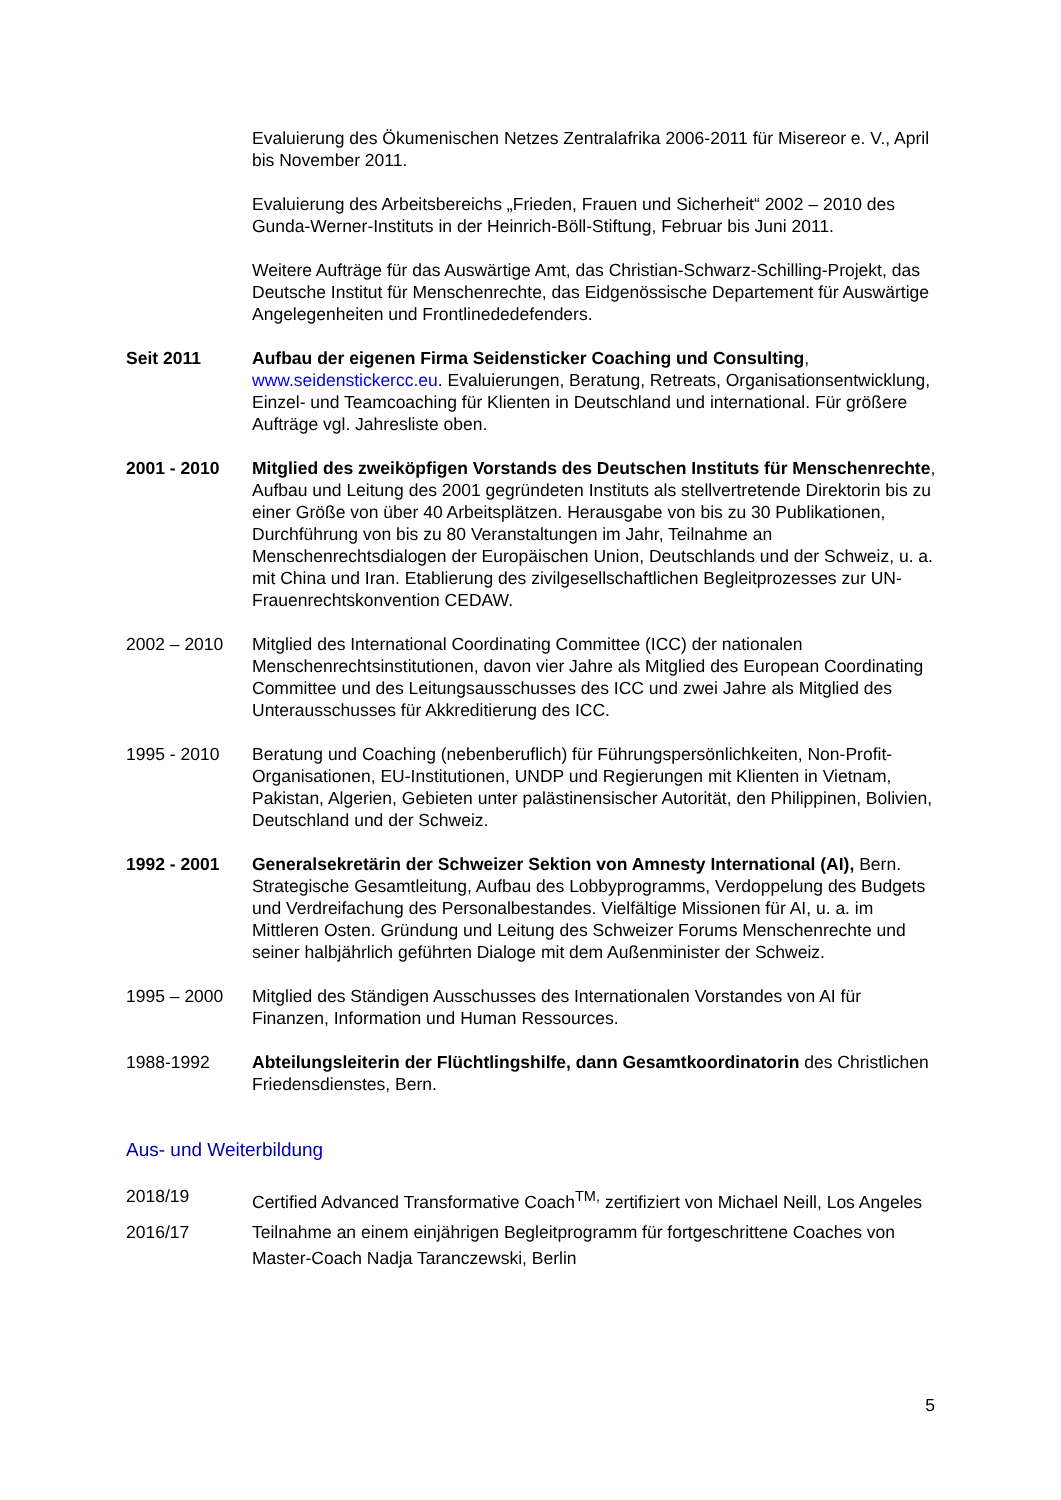Evaluierung des Ökumenischen Netzes Zentralafrika 2006-2011 für Misereor e. V., April bis November 2011.
Evaluierung des Arbeitsbereichs „Frieden, Frauen und Sicherheit“ 2002 – 2010 des Gunda-Werner-Instituts in der Heinrich-Böll-Stiftung, Februar bis Juni 2011.
Weitere Aufträge für das Auswärtige Amt, das Christian-Schwarz-Schilling-Projekt, das Deutsche Institut für Menschenrechte, das Eidgenössische Departement für Auswärtige Angelegenheiten und Frontlinededefenders.
Seit 2011 Aufbau der eigenen Firma Seidensticker Coaching und Consulting, www.seidenstickercc.eu. Evaluierungen, Beratung, Retreats, Organisationsentwicklung, Einzel- und Teamcoaching für Klienten in Deutschland und international. Für größere Aufträge vgl. Jahresliste oben.
2001 - 2010 Mitglied des zweiköpfigen Vorstands des Deutschen Instituts für Menschenrechte, Aufbau und Leitung des 2001 gegründeten Instituts als stellvertretende Direktorin bis zu einer Größe von über 40 Arbeitsplätzen. Herausgabe von bis zu 30 Publikationen, Durchführung von bis zu 80 Veranstaltungen im Jahr, Teilnahme an Menschenrechtsdialogen der Europäischen Union, Deutschlands und der Schweiz, u. a. mit China und Iran. Etablierung des zivilgesellschaftlichen Begleitprozesses zur UN-Frauenrechtskonvention CEDAW.
2002 – 2010 Mitglied des International Coordinating Committee (ICC) der nationalen Menschenrechtsinstitutionen, davon vier Jahre als Mitglied des European Coordinating Committee und des Leitungsausschusses des ICC und zwei Jahre als Mitglied des Unterausschusses für Akkreditierung des ICC.
1995 - 2010 Beratung und Coaching (nebenberuflich) für Führungspersönlichkeiten, Non-Profit-Organisationen, EU-Institutionen, UNDP und Regierungen mit Klienten in Vietnam, Pakistan, Algerien, Gebieten unter palästinensischer Autorität, den Philippinen, Bolivien, Deutschland und der Schweiz.
1992 - 2001 Generalsekretärin der Schweizer Sektion von Amnesty International (AI), Bern. Strategische Gesamtleitung, Aufbau des Lobbyprogramms, Verdoppelung des Budgets und Verdreifachung des Personalbestandes. Vielfältige Missionen für AI, u. a. im Mittleren Osten. Gründung und Leitung des Schweizer Forums Menschenrechte und seiner halbjährlich geführten Dialoge mit dem Außenminister der Schweiz.
1995 – 2000 Mitglied des Ständigen Ausschusses des Internationalen Vorstandes von AI für Finanzen, Information und Human Ressources.
1988-1992 Abteilungsleiterin der Flüchtlingshilfe, dann Gesamtkoordinatorin des Christlichen Friedensdienstes, Bern.
Aus- und Weiterbildung
2018/19 Certified Advanced Transformative Coach<sup>TM,</sup> zertifiziert von Michael Neill, Los Angeles
2016/17 Teilnahme an einem einjährigen Begleitprogramm für fortgeschrittene Coaches von Master-Coach Nadja Taranczewski, Berlin
5